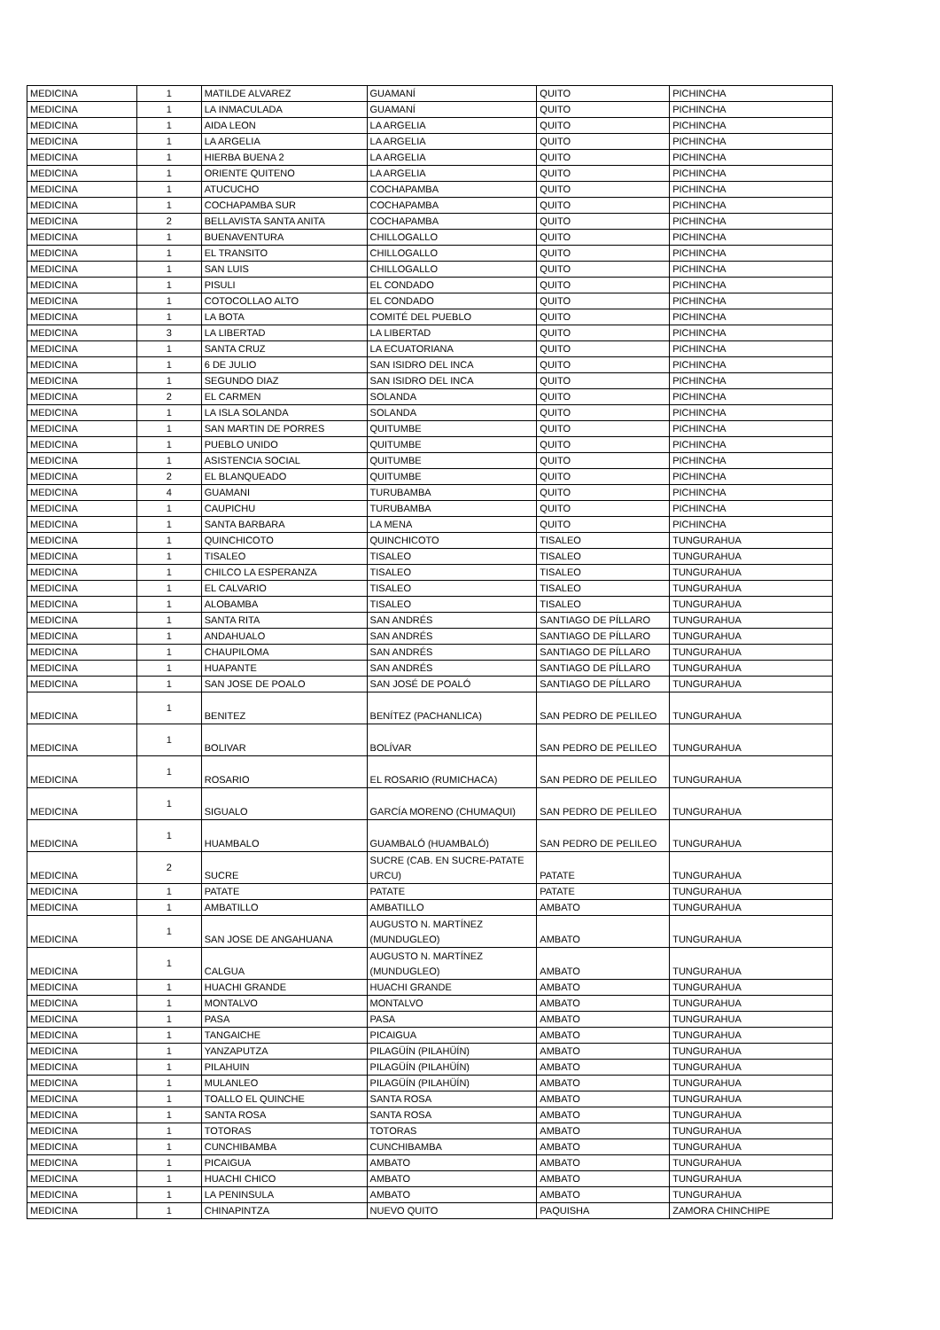| MEDICINA | 1 | MATILDE ALVAREZ | GUAMANÍ | QUITO | PICHINCHA |
| MEDICINA | 1 | LA INMACULADA | GUAMANÍ | QUITO | PICHINCHA |
| MEDICINA | 1 | AIDA LEON | LA ARGELIA | QUITO | PICHINCHA |
| MEDICINA | 1 | LA ARGELIA | LA ARGELIA | QUITO | PICHINCHA |
| MEDICINA | 1 | HIERBA BUENA 2 | LA ARGELIA | QUITO | PICHINCHA |
| MEDICINA | 1 | ORIENTE QUITENO | LA ARGELIA | QUITO | PICHINCHA |
| MEDICINA | 1 | ATUCUCHO | COCHAPAMBA | QUITO | PICHINCHA |
| MEDICINA | 1 | COCHAPAMBA SUR | COCHAPAMBA | QUITO | PICHINCHA |
| MEDICINA | 2 | BELLAVISTA SANTA ANITA | COCHAPAMBA | QUITO | PICHINCHA |
| MEDICINA | 1 | BUENAVENTURA | CHILLOGALLO | QUITO | PICHINCHA |
| MEDICINA | 1 | EL TRANSITO | CHILLOGALLO | QUITO | PICHINCHA |
| MEDICINA | 1 | SAN LUIS | CHILLOGALLO | QUITO | PICHINCHA |
| MEDICINA | 1 | PISULI | EL CONDADO | QUITO | PICHINCHA |
| MEDICINA | 1 | COTOCOLLAO ALTO | EL CONDADO | QUITO | PICHINCHA |
| MEDICINA | 1 | LA BOTA | COMITÉ DEL PUEBLO | QUITO | PICHINCHA |
| MEDICINA | 3 | LA LIBERTAD | LA LIBERTAD | QUITO | PICHINCHA |
| MEDICINA | 1 | SANTA CRUZ | LA ECUATORIANA | QUITO | PICHINCHA |
| MEDICINA | 1 | 6 DE JULIO | SAN ISIDRO DEL INCA | QUITO | PICHINCHA |
| MEDICINA | 1 | SEGUNDO DIAZ | SAN ISIDRO DEL INCA | QUITO | PICHINCHA |
| MEDICINA | 2 | EL CARMEN | SOLANDA | QUITO | PICHINCHA |
| MEDICINA | 1 | LA ISLA SOLANDA | SOLANDA | QUITO | PICHINCHA |
| MEDICINA | 1 | SAN MARTIN DE PORRES | QUITUMBE | QUITO | PICHINCHA |
| MEDICINA | 1 | PUEBLO UNIDO | QUITUMBE | QUITO | PICHINCHA |
| MEDICINA | 1 | ASISTENCIA SOCIAL | QUITUMBE | QUITO | PICHINCHA |
| MEDICINA | 2 | EL BLANQUEADO | QUITUMBE | QUITO | PICHINCHA |
| MEDICINA | 4 | GUAMANI | TURUBAMBA | QUITO | PICHINCHA |
| MEDICINA | 1 | CAUPICHU | TURUBAMBA | QUITO | PICHINCHA |
| MEDICINA | 1 | SANTA BARBARA | LA MENA | QUITO | PICHINCHA |
| MEDICINA | 1 | QUINCHICOTO | QUINCHICOTO | TISALEO | TUNGURAHUA |
| MEDICINA | 1 | TISALEO | TISALEO | TISALEO | TUNGURAHUA |
| MEDICINA | 1 | CHILCO LA ESPERANZA | TISALEO | TISALEO | TUNGURAHUA |
| MEDICINA | 1 | EL CALVARIO | TISALEO | TISALEO | TUNGURAHUA |
| MEDICINA | 1 | ALOBAMBA | TISALEO | TISALEO | TUNGURAHUA |
| MEDICINA | 1 | SANTA RITA | SAN ANDRÉS | SANTIAGO DE PÍLLARO | TUNGURAHUA |
| MEDICINA | 1 | ANDAHUALO | SAN ANDRÉS | SANTIAGO DE PÍLLARO | TUNGURAHUA |
| MEDICINA | 1 | CHAUPILOMA | SAN ANDRÉS | SANTIAGO DE PÍLLARO | TUNGURAHUA |
| MEDICINA | 1 | HUAPANTE | SAN ANDRÉS | SANTIAGO DE PÍLLARO | TUNGURAHUA |
| MEDICINA | 1 | SAN JOSE DE POALO | SAN JOSÉ DE POALÓ | SANTIAGO DE PÍLLARO | TUNGURAHUA |
| MEDICINA | 1 | BENITEZ | BENÍTEZ (PACHANLICA) | SAN PEDRO DE PELILEO | TUNGURAHUA |
| MEDICINA | 1 | BOLIVAR | BOLÍVAR | SAN PEDRO DE PELILEO | TUNGURAHUA |
| MEDICINA | 1 | ROSARIO | EL ROSARIO (RUMICHACA) | SAN PEDRO DE PELILEO | TUNGURAHUA |
| MEDICINA | 1 | SIGUALO | GARCÍA MORENO (CHUMAQUI) | SAN PEDRO DE PELILEO | TUNGURAHUA |
| MEDICINA | 1 | HUAMBALO | GUAMBALÓ (HUAMBALÓ) | SAN PEDRO DE PELILEO | TUNGURAHUA |
| MEDICINA | 2 | SUCRE | SUCRE (CAB. EN SUCRE-PATATE URCU) | PATATE | TUNGURAHUA |
| MEDICINA | 1 | PATATE | PATATE | PATATE | TUNGURAHUA |
| MEDICINA | 1 | AMBATILLO | AMBATILLO | AMBATO | TUNGURAHUA |
| MEDICINA | 1 | SAN JOSE DE ANGAHUANA | AUGUSTO N. MARTÍNEZ (MUNDUGLEO) | AMBATO | TUNGURAHUA |
| MEDICINA | 1 | CALGUA | AUGUSTO N. MARTÍNEZ (MUNDUGLEO) | AMBATO | TUNGURAHUA |
| MEDICINA | 1 | HUACHI GRANDE | HUACHI GRANDE | AMBATO | TUNGURAHUA |
| MEDICINA | 1 | MONTALVO | MONTALVO | AMBATO | TUNGURAHUA |
| MEDICINA | 1 | PASA | PASA | AMBATO | TUNGURAHUA |
| MEDICINA | 1 | TANGAICHE | PICAIGUA | AMBATO | TUNGURAHUA |
| MEDICINA | 1 | YANZAPUTZA | PILAGÜÍN (PILAHÜÍN) | AMBATO | TUNGURAHUA |
| MEDICINA | 1 | PILAHUIN | PILAGÜÍN (PILAHÜÍN) | AMBATO | TUNGURAHUA |
| MEDICINA | 1 | MULANLEO | PILAGÜÍN (PILAHÜÍN) | AMBATO | TUNGURAHUA |
| MEDICINA | 1 | TOALLO EL QUINCHE | SANTA ROSA | AMBATO | TUNGURAHUA |
| MEDICINA | 1 | SANTA ROSA | SANTA ROSA | AMBATO | TUNGURAHUA |
| MEDICINA | 1 | TOTORAS | TOTORAS | AMBATO | TUNGURAHUA |
| MEDICINA | 1 | CUNCHIBAMBA | CUNCHIBAMBA | AMBATO | TUNGURAHUA |
| MEDICINA | 1 | PICAIGUA | AMBATO | AMBATO | TUNGURAHUA |
| MEDICINA | 1 | HUACHI CHICO | AMBATO | AMBATO | TUNGURAHUA |
| MEDICINA | 1 | LA PENINSULA | AMBATO | AMBATO | TUNGURAHUA |
| MEDICINA | 1 | CHINAPINTZA | NUEVO QUITO | PAQUISHA | ZAMORA CHINCHIPE |